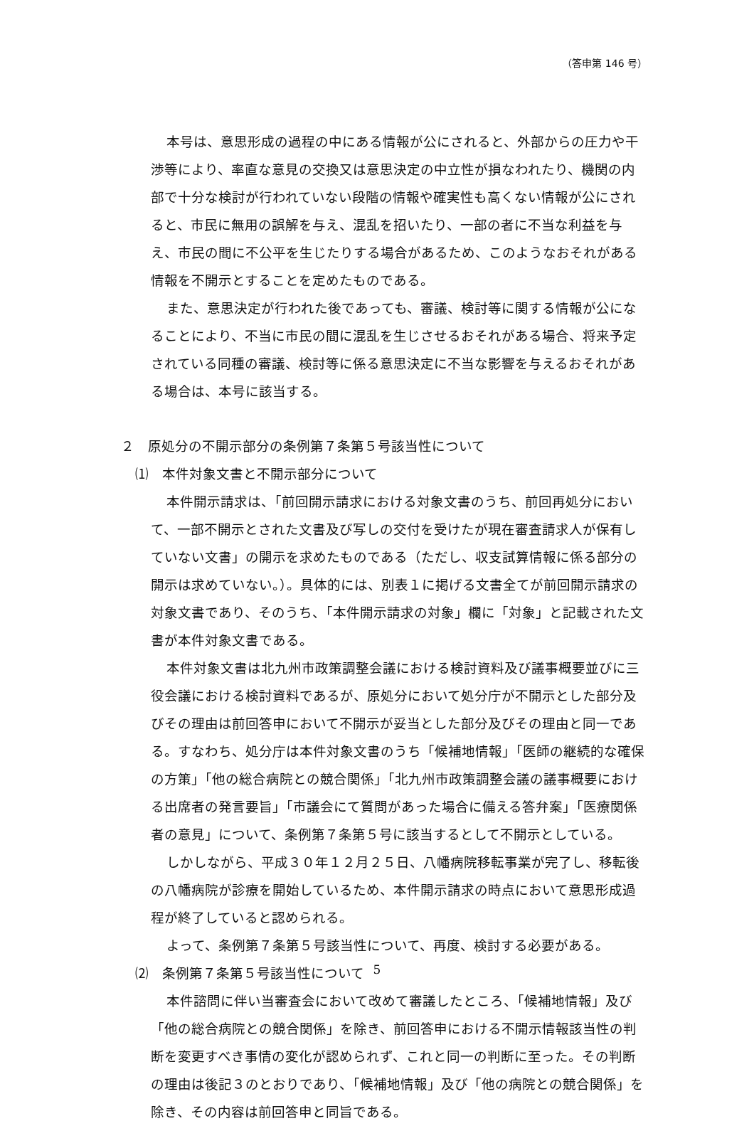（答申第 146 号）
本号は、意思形成の過程の中にある情報が公にされると、外部からの圧力や干渉等により、率直な意見の交換又は意思決定の中立性が損なわれたり、機関の内部で十分な検討が行われていない段階の情報や確実性も高くない情報が公にされると、市民に無用の誤解を与え、混乱を招いたり、一部の者に不当な利益を与え、市民の間に不公平を生じたりする場合があるため、このようなおそれがある情報を不開示とすることを定めたものである。
また、意思決定が行われた後であっても、審議、検討等に関する情報が公になることにより、不当に市民の間に混乱を生じさせるおそれがある場合、将来予定されている同種の審議、検討等に係る意思決定に不当な影響を与えるおそれがある場合は、本号に該当する。
２　原処分の不開示部分の条例第７条第５号該当性について
⑴　本件対象文書と不開示部分について
本件開示請求は、「前回開示請求における対象文書のうち、前回再処分において、一部不開示とされた文書及び写しの交付を受けたが現在審査請求人が保有していない文書」の開示を求めたものである（ただし、収支試算情報に係る部分の開示は求めていない。）。具体的には、別表１に掲げる文書全てが前回開示請求の対象文書であり、そのうち、「本件開示請求の対象」欄に「対象」と記載された文書が本件対象文書である。
本件対象文書は北九州市政策調整会議における検討資料及び議事概要並びに三役会議における検討資料であるが、原処分において処分庁が不開示とした部分及びその理由は前回答申において不開示が妥当とした部分及びその理由と同一である。すなわち、処分庁は本件対象文書のうち「候補地情報」「医師の継続的な確保の方策」「他の総合病院との競合関係」「北九州市政策調整会議の議事概要における出席者の発言要旨」「市議会にて質問があった場合に備える答弁案」「医療関係者の意見」について、条例第７条第５号に該当するとして不開示としている。
しかしながら、平成３０年１２月２５日、八幡病院移転事業が完了し、移転後の八幡病院が診療を開始しているため、本件開示請求の時点において意思形成過程が終了していると認められる。
よって、条例第７条第５号該当性について、再度、検討する必要がある。
⑵　条例第７条第５号該当性について
本件諮問に伴い当審査会において改めて審議したところ、「候補地情報」及び「他の総合病院との競合関係」を除き、前回答申における不開示情報該当性の判断を変更すべき事情の変化が認められず、これと同一の判断に至った。その判断の理由は後記３のとおりであり、「候補地情報」及び「他の病院との競合関係」を除き、その内容は前回答申と同旨である。
5